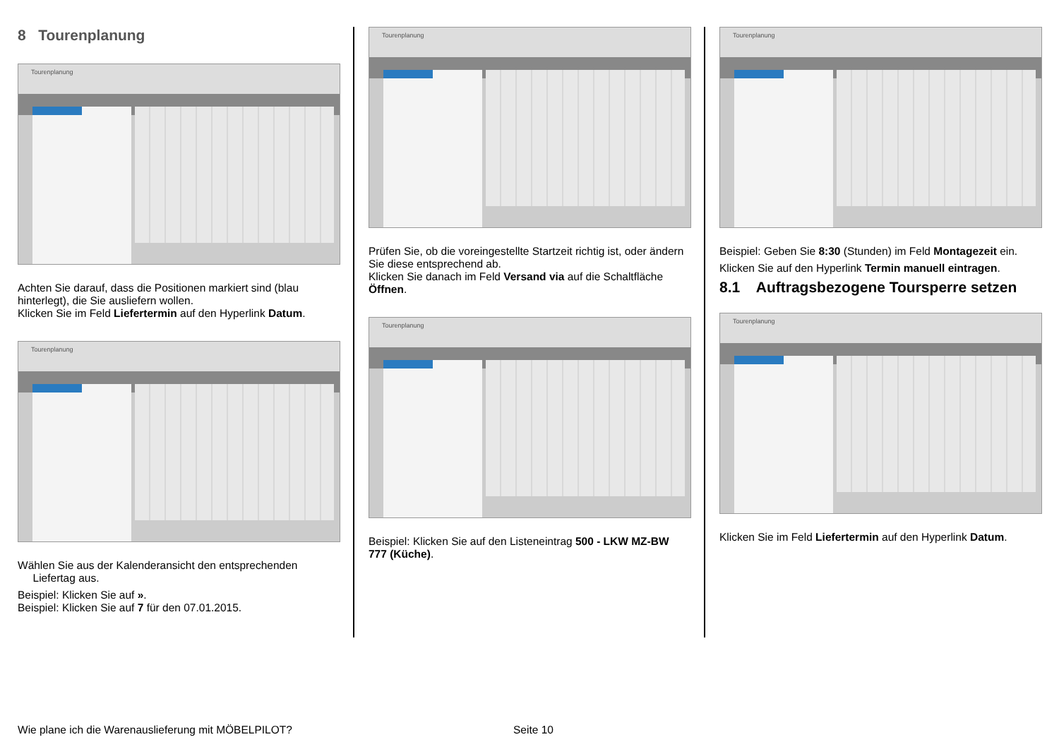8 Tourenplanung
Tourenplanung
Achten Sie darauf, dass die Positionen markiert sind (blau hinterlegt), die Sie ausliefern wollen.
Klicken Sie im Feld Liefertermin auf den Hyperlink Datum.
Tourenplanung
Wählen Sie aus der Kalenderansicht den entsprechenden
Liefertag aus.
Beispiel: Klicken Sie auf ».
Beispiel: Klicken Sie auf 7 für den 07.01.2015.
Tourenplanung
Prüfen Sie, ob die voreingestellte Startzeit richtig ist, oder ändern Sie diese entsprechend ab.
Klicken Sie danach im Feld Versand via auf die Schaltfläche Öffnen.
Tourenplanung
Beispiel: Klicken Sie auf den Listeneintrag 500 - LKW MZ-BW 777 (Küche).
Tourenplanung
Beispiel: Geben Sie 8:30 (Stunden) im Feld Montagezeit ein.
Klicken Sie auf den Hyperlink Termin manuell eintragen.
8.1 Auftragsbezogene Toursperre setzen
Tourenplanung
Klicken Sie im Feld Liefertermin auf den Hyperlink Datum.
Wie plane ich die Warenauslieferung mit MÖBELPILOT? Seite 10